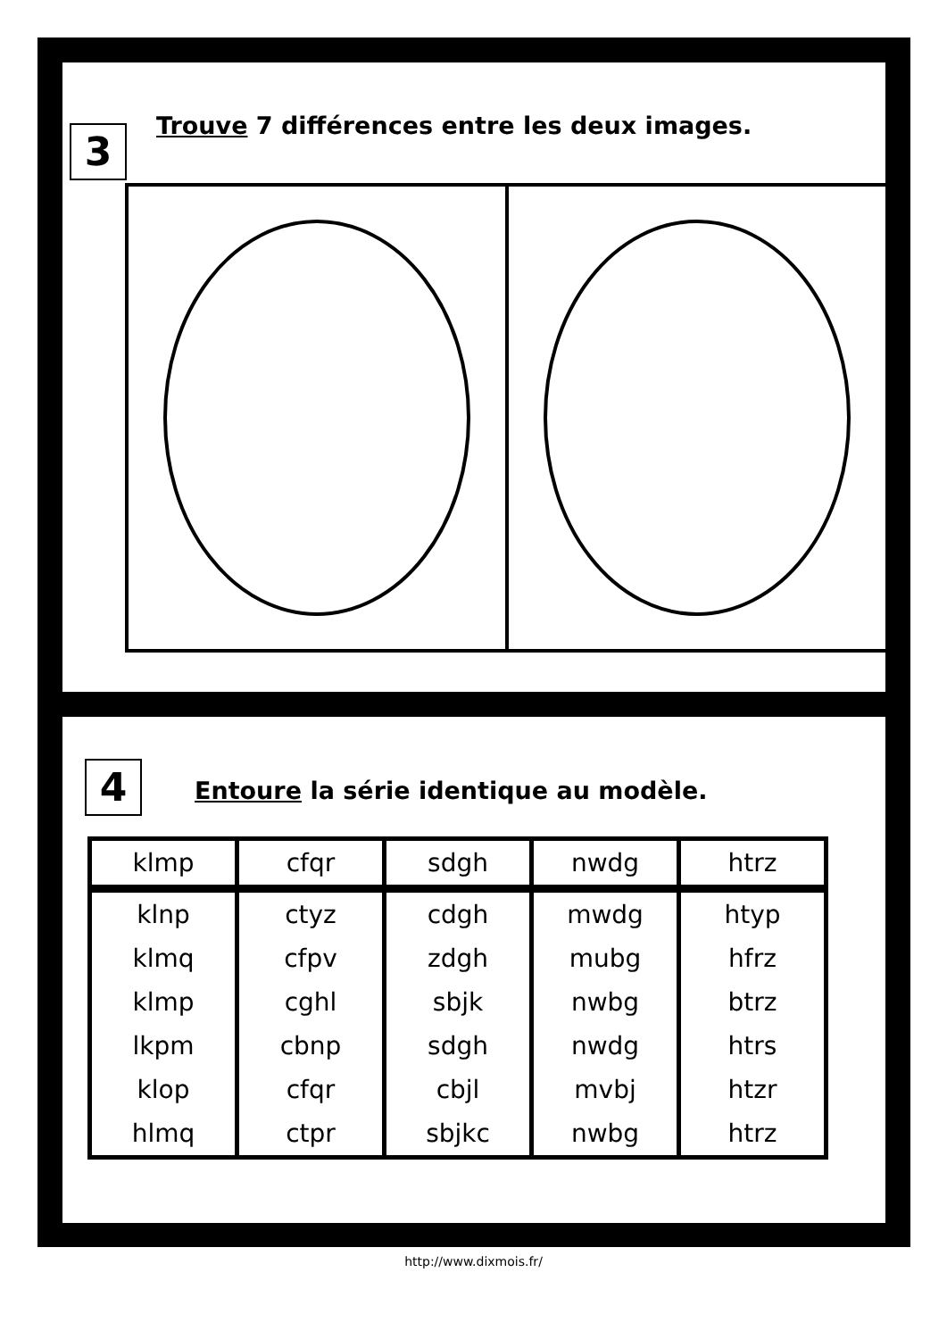3
Trouve 7 différences entre les deux images.
4
Entoure la série identique au modèle.
| klmp | cfqr | sdgh | nwdg | htrz |
| klnp | ctyz | cdgh | mwdg | htyp |
| klmq | cfpv | zdgh | mubg | hfrz |
| klmp | cghl | sbjk | nwbg | btrz |
| lkpm | cbnp | sdgh | nwdg | htrs |
| klop | cfqr | cbjl | mvbj | htzr |
| hlmq | ctpr | sbjkc | nwbg | htrz |
http://www.dixmois.fr/